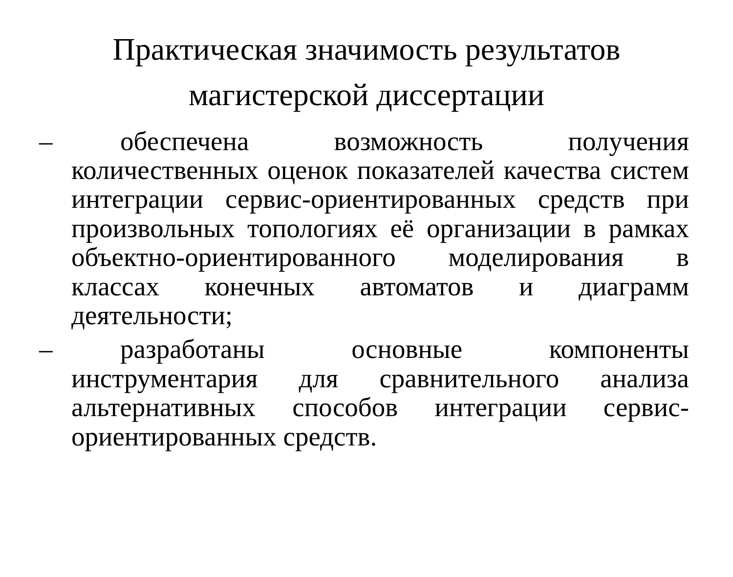Практическая значимость результатов магистерской диссертации
– обеспечена возможность получения количественных оценок показателей качества систем интеграции сервис-ориентированных средств при произвольных топологиях её организации в рамках объектно-ориентированного моделирования в классах конечных автоматов и диаграмм деятельности;
– разработаны основные компоненты инструментария для сравнительного анализа альтернативных способов интеграции сервис-ориентированных средств.